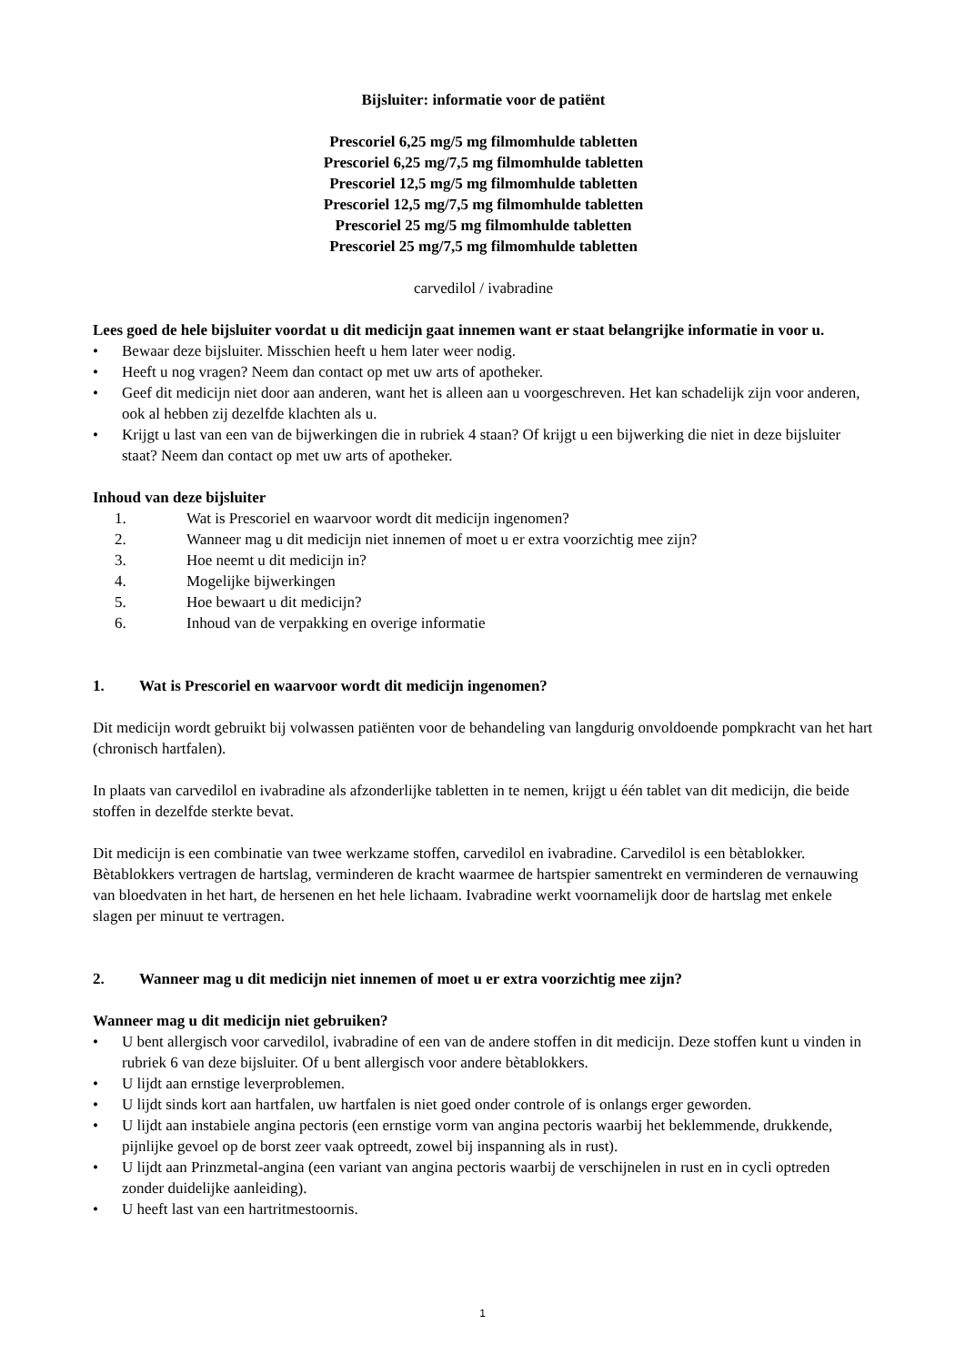Bijsluiter: informatie voor de patiënt
Prescoriel 6,25 mg/5 mg filmomhulde tabletten
Prescoriel 6,25 mg/7,5 mg filmomhulde tabletten
Prescoriel 12,5 mg/5 mg filmomhulde tabletten
Prescoriel 12,5 mg/7,5 mg filmomhulde tabletten
Prescoriel 25 mg/5 mg filmomhulde tabletten
Prescoriel 25 mg/7,5 mg filmomhulde tabletten
carvedilol / ivabradine
Lees goed de hele bijsluiter voordat u dit medicijn gaat innemen want er staat belangrijke informatie in voor u.
• Bewaar deze bijsluiter. Misschien heeft u hem later weer nodig.
• Heeft u nog vragen? Neem dan contact op met uw arts of apotheker.
• Geef dit medicijn niet door aan anderen, want het is alleen aan u voorgeschreven. Het kan schadelijk zijn voor anderen, ook al hebben zij dezelfde klachten als u.
• Krijgt u last van een van de bijwerkingen die in rubriek 4 staan? Of krijgt u een bijwerking die niet in deze bijsluiter staat? Neem dan contact op met uw arts of apotheker.
Inhoud van deze bijsluiter
1. Wat is Prescoriel en waarvoor wordt dit medicijn ingenomen?
2. Wanneer mag u dit medicijn niet innemen of moet u er extra voorzichtig mee zijn?
3. Hoe neemt u dit medicijn in?
4. Mogelijke bijwerkingen
5. Hoe bewaart u dit medicijn?
6. Inhoud van de verpakking en overige informatie
1. Wat is Prescoriel en waarvoor wordt dit medicijn ingenomen?
Dit medicijn wordt gebruikt bij volwassen patiënten voor de behandeling van langdurig onvoldoende pompkracht van het hart (chronisch hartfalen).
In plaats van carvedilol en ivabradine als afzonderlijke tabletten in te nemen, krijgt u één tablet van dit medicijn, die beide stoffen in dezelfde sterkte bevat.
Dit medicijn is een combinatie van twee werkzame stoffen, carvedilol en ivabradine. Carvedilol is een bètablokker. Bètablokkers vertragen de hartslag, verminderen de kracht waarmee de hartspier samentrekt en verminderen de vernauwing van bloedvaten in het hart, de hersenen en het hele lichaam. Ivabradine werkt voornamelijk door de hartslag met enkele slagen per minuut te vertragen.
2. Wanneer mag u dit medicijn niet innemen of moet u er extra voorzichtig mee zijn?
Wanneer mag u dit medicijn niet gebruiken?
• U bent allergisch voor carvedilol, ivabradine of een van de andere stoffen in dit medicijn. Deze stoffen kunt u vinden in rubriek 6 van deze bijsluiter. Of u bent allergisch voor andere bètablokkers.
• U lijdt aan ernstige leverproblemen.
• U lijdt sinds kort aan hartfalen, uw hartfalen is niet goed onder controle of is onlangs erger geworden.
• U lijdt aan instabiele angina pectoris (een ernstige vorm van angina pectoris waarbij het beklemmende, drukkende, pijnlijke gevoel op de borst zeer vaak optreedt, zowel bij inspanning als in rust).
• U lijdt aan Prinzmetal-angina (een variant van angina pectoris waarbij de verschijnelen in rust en in cycli optreden zonder duidelijke aanleiding).
• U heeft last van een hartritmestoornis.
1